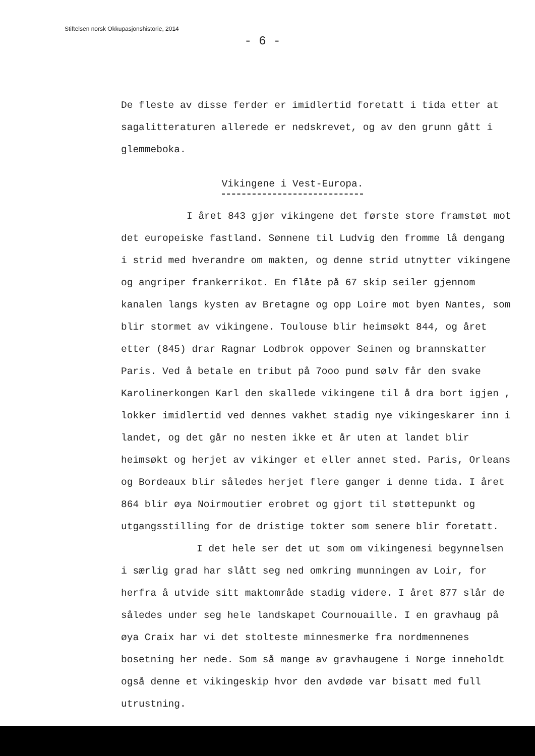Stiftelsen norsk Okkupasjonshistorie, 2014
- 6 -
De fleste av disse ferder er imidlertid foretatt i tida etter at sagalitteraturen allerede er nedskrevet, og av den grunn gått i glemmeboka.
Vikingene i Vest-Europa.
I året 843 gjør vikingene det første store framstøt mot det europeiske fastland. Sønnene til Ludvig den fromme lå dengang i strid med hverandre om makten, og denne strid utnytter vikingene og angriper frankerrikot. En flåte på 67 skip seiler gjennom kanalen langs kysten av Bretagne og opp Loire mot byen Nantes, som blir stormet av vikingene. Toulouse blir heimsøkt 844, og året etter (845) drar Ragnar Lodbrok oppover Seinen og brannskatter Paris. Ved å betale en tribut på 7ooo pund sølv får den svake Karolinerkongen Karl den skallede vikingene til å dra bort igjen , lokker imidlertid ved dennes vakhet stadig nye vikingeskarer inn i landet, og det går no nesten ikke et år uten at landet blir heimsøkt og herjet av vikinger et eller annet sted. Paris, Orleans og Bordeaux blir således herjet flere ganger i denne tida. I året 864 blir øya Noirmoutier erobret og gjort til støttepunkt og utgangsstilling for de dristige tokter som senere blir foretatt.
I det hele ser det ut som om vikingenesi begynnelsen i særlig grad har slått seg ned omkring munningen av Loir, for herfra å utvide sitt maktområde stadig videre. I året 877 slår de således under seg hele landskapet Cournouaille. I en gravhaug på øya Craix har vi det stolteste minnesmerke fra nordmennenes bosetning her nede. Som så mange av gravhaugene i Norge inneholdt også denne et vikingeskip hvor den avdøde var bisatt med full utrustning.